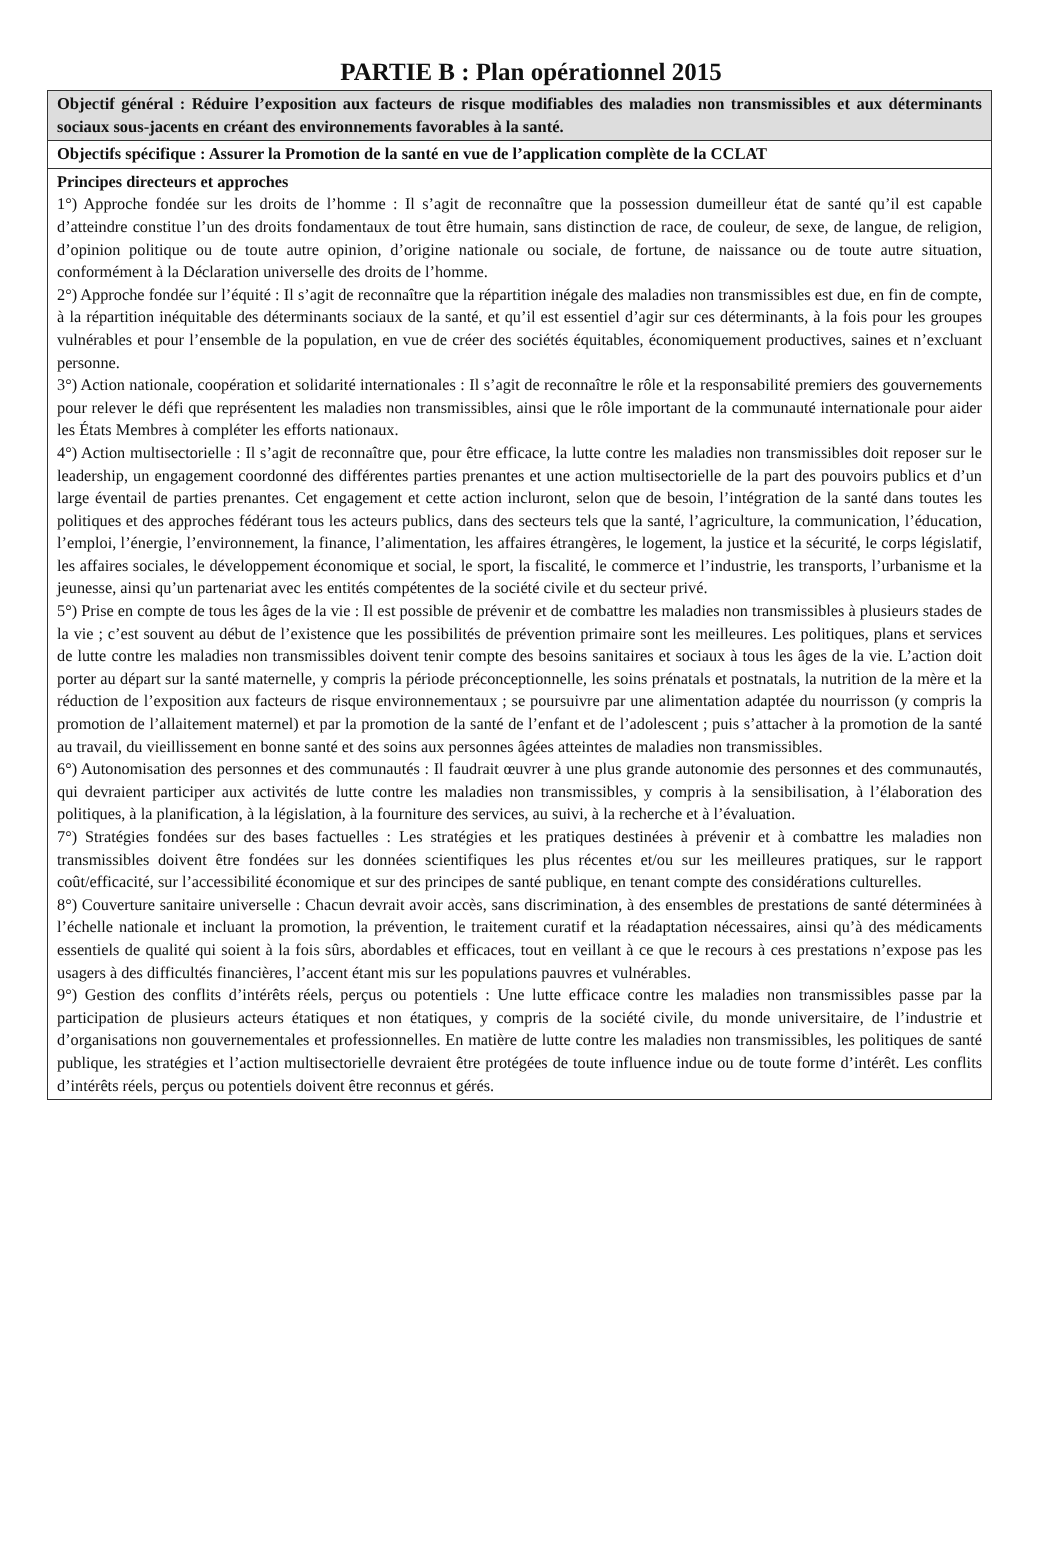PARTIE B : Plan opérationnel 2015
| Objectif général : Réduire l’exposition aux facteurs de risque modifiables des maladies non transmissibles et aux déterminants sociaux sous-jacents en créant des environnements favorables à la santé. |
| Objectifs spécifique : Assurer la Promotion de la santé en vue de l’application complète de la CCLAT |
| Principes directeurs et approches 1°) Approche fondée sur les droits de l’homme : Il s’agit de reconnaître que la possession dumeilleur état de santé qu’il est capable d’atteindre constitue l’un des droits fondamentaux de tout être humain, sans distinction de race, de couleur, de sexe, de langue, de religion, d’opinion politique ou de toute autre opinion, d’origine nationale ou sociale, de fortune, de naissance ou de toute autre situation, conformément à la Déclaration universelle des droits de l’homme. 2°) Approche fondée sur l’équité : Il s’agit de reconnaître que la répartition inégale des maladies non transmissibles est due, en fin de compte, à la répartition inéquitable des déterminants sociaux de la santé, et qu’il est essentiel d’agir sur ces déterminants, à la fois pour les groupes vulnérables et pour l’ensemble de la population, en vue de créer des sociétés équitables, économiquement productives, saines et n’excluant personne. 3°) Action nationale, coopération et solidarité internationales : Il s’agit de reconnaître le rôle et la responsabilité premiers des gouvernements pour relever le défi que représentent les maladies non transmissibles, ainsi que le rôle important de la communauté internationale pour aider les États Membres à compléter les efforts nationaux. 4°) Action multisectorielle : Il s’agit de reconnaître que, pour être efficace, la lutte contre les maladies non transmissibles doit reposer sur le leadership, un engagement coordonné des différentes parties prenantes et une action multisectorielle de la part des pouvoirs publics et d’un large éventail de parties prenantes. Cet engagement et cette action incluront, selon que de besoin, l’intégration de la santé dans toutes les politiques et des approches fédérant tous les acteurs publics, dans des secteurs tels que la santé, l’agriculture, la communication, l’éducation, l’emploi, l’énergie, l’environnement, la finance, l’alimentation, les affaires étrangères, le logement, la justice et la sécurité, le corps législatif, les affaires sociales, le développement économique et social, le sport, la fiscalité, le commerce et l’industrie, les transports, l’urbanisme et la jeunesse, ainsi qu’un partenariat avec les entités compétentes de la société civile et du secteur privé. 5°) Prise en compte de tous les âges de la vie : Il est possible de prévenir et de combattre les maladies non transmissibles à plusieurs stades de la vie ; c’est souvent au début de l’existence que les possibilités de prévention primaire sont les meilleures. Les politiques, plans et services de lutte contre les maladies non transmissibles doivent tenir compte des besoins sanitaires et sociaux à tous les âges de la vie. L’action doit porter au départ sur la santé maternelle, y compris la période préconceptionnelle, les soins prénatals et postnatals, la nutrition de la mère et la réduction de l’exposition aux facteurs de risque environnementaux ; se poursuivre par une alimentation adaptée du nourrisson (y compris la promotion de l’allaitement maternel) et par la promotion de la santé de l’enfant et de l’adolescent ; puis s’attacher à la promotion de la santé au travail, du vieillissement en bonne santé et des soins aux personnes âgées atteintes de maladies non transmissibles. 6°) Autonomisation des personnes et des communautés : Il faudrait œuvrer à une plus grande autonomie des personnes et des communautés, qui devraient participer aux activités de lutte contre les maladies non transmissibles, y compris à la sensibilisation, à l’élaboration des politiques, à la planification, à la législation, à la fourniture des services, au suivi, à la recherche et à l’évaluation. 7°) Stratégies fondées sur des bases factuelles : Les stratégies et les pratiques destinées à prévenir et à combattre les maladies non transmissibles doivent être fondées sur les données scientifiques les plus récentes et/ou sur les meilleures pratiques, sur le rapport coût/efficacité, sur l’accessibilité économique et sur des principes de santé publique, en tenant compte des considérations culturelles. 8°) Couverture sanitaire universelle : Chacun devrait avoir accès, sans discrimination, à des ensembles de prestations de santé déterminées à l’échelle nationale et incluant la promotion, la prévention, le traitement curatif et la réadaptation nécessaires, ainsi qu’à des médicaments essentiels de qualité qui soient à la fois sûrs, abordables et efficaces, tout en veillant à ce que le recours à ces prestations n’expose pas les usagers à des difficultés financières, l’accent étant mis sur les populations pauvres et vulnérables. 9°) Gestion des conflits d’intérêts réels, perçus ou potentiels : Une lutte efficace contre les maladies non transmissibles passe par la participation de plusieurs acteurs étatiques et non étatiques, y compris de la société civile, du monde universitaire, de l’industrie et d’organisations non gouvernementales et professionnelles. En matière de lutte contre les maladies non transmissibles, les politiques de santé publique, les stratégies et l’action multisectorielle devraient être protégées de toute influence indue ou de toute forme d’intérêt. Les conflits d’intérêts réels, perçus ou potentiels doivent être reconnus et gérés. |